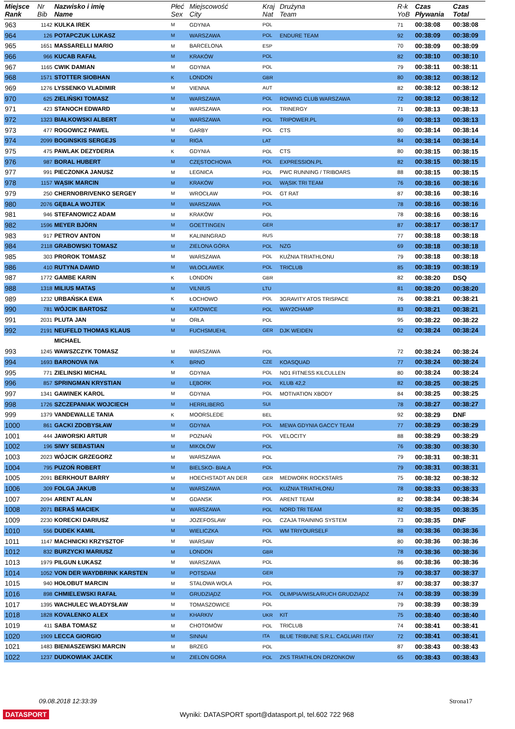| Miejsce Rank | Nr Bib | Nazwisko i imię Name | Płeć Sex | Miejscowość City | Kraj Nat | Drużyna Team | R-k YoB | Czas Pływania | Czas Total |
| --- | --- | --- | --- | --- | --- | --- | --- | --- | --- |
| 963 | 1142 | KULKA IREK | M | GDYNIA | POL | | 71 | 00:38:08 | 00:38:08 |
| 964 | 126 | POTAPCZUK LUKASZ | M | WARSZAWA | POL | ENDURE TEAM | 92 | 00:38:09 | 00:38:09 |
| 965 | 1651 | MASSARELLI MARIO | M | BARCELONA | ESP | | 70 | 00:38:09 | 00:38:09 |
| 966 | 966 | KUCAB RAFAŁ | M | KRAKÓW | POL | | 82 | 00:38:10 | 00:38:10 |
| 967 | 1165 | CWIK DAMIAN | M | GDYNIA | POL | | 79 | 00:38:11 | 00:38:11 |
| 968 | 1571 | STOTTER SIOBHAN | K | LONDON | GBR | | 80 | 00:38:12 | 00:38:12 |
| 969 | 1276 | LYSSENKO VLADIMIR | M | VIENNA | AUT | | 82 | 00:38:12 | 00:38:12 |
| 970 | 625 | ZIELIŃSKI TOMASZ | M | WARSZAWA | POL | ROWING CLUB WARSZAWA | 72 | 00:38:12 | 00:38:12 |
| 971 | 423 | STANOCH EDWARD | M | WARSZAWA | POL | TRINERGY | 71 | 00:38:13 | 00:38:13 |
| 972 | 1323 | BIAŁKOWSKI ALBERT | M | WARSZAWA | POL | TRIPOWER.PL | 69 | 00:38:13 | 00:38:13 |
| 973 | 477 | ROGOWICZ PAWEL | M | GARBY | POL | CTS | 80 | 00:38:14 | 00:38:14 |
| 974 | 2099 | BOGINSKIS SERGEJS | M | RIGA | LAT | | 84 | 00:38:14 | 00:38:14 |
| 975 | 475 | PAWLAK DEZYDERIA | K | GDYNIA | POL | CTS | 80 | 00:38:15 | 00:38:15 |
| 976 | 987 | BORAL HUBERT | M | CZĘSTOCHOWA | POL | EXPRESSION.PL | 82 | 00:38:15 | 00:38:15 |
| 977 | 991 | PIECZONKA JANUSZ | M | LEGNICA | POL | PWC RUNNING / TRIBOARS | 88 | 00:38:15 | 00:38:15 |
| 978 | 1157 | WĄSIK MARCIN | M | KRAKÓW | POL | WĄSIK TRI TEAM | 76 | 00:38:16 | 00:38:16 |
| 979 | 250 | CHERNOBRIVENKO SERGEY | M | WROCŁAW | POL | GT RAT | 87 | 00:38:16 | 00:38:16 |
| 980 | 2076 | GĘBALA WOJTEK | M | WARSZAWA | POL | | 78 | 00:38:16 | 00:38:16 |
| 981 | 946 | STEFANOWICZ ADAM | M | KRAKÓW | POL | | 78 | 00:38:16 | 00:38:16 |
| 982 | 1596 | MEYER BJÖRN | M | GOETTINGEN | GER | | 87 | 00:38:17 | 00:38:17 |
| 983 | 917 | PETROV ANTON | M | KALININGRAD | RUS | | 77 | 00:38:18 | 00:38:18 |
| 984 | 2118 | GRABOWSKI TOMASZ | M | ZIELONA GÓRA | POL | NZG | 69 | 00:38:18 | 00:38:18 |
| 985 | 303 | PROROK TOMASZ | M | WARSZAWA | POL | KUŹNIA TRIATHLONU | 79 | 00:38:18 | 00:38:18 |
| 986 | 410 | RUTYNA DAWID | M | WŁOCŁAWEK | POL | TRICLUB | 85 | 00:38:19 | 00:38:19 |
| 987 | 1772 | GAMBE KARIN | K | LONDON | GBR | | 82 | 00:38:20 | DSQ |
| 988 | 1318 | MILIUS MATAS | M | VILNIUS | LTU | | 81 | 00:38:20 | 00:38:20 |
| 989 | 1232 | URBAŃSKA EWA | K | ŁOCHOWO | POL | 3GRAVITY ATOS TRISPACE | 76 | 00:38:21 | 00:38:21 |
| 990 | 781 | WÓJCIK BARTOSZ | M | KATOWICE | POL | WAY2CHAMP | 83 | 00:38:21 | 00:38:21 |
| 991 | 2031 | PLUTA JAN | M | ORŁA | POL | | 95 | 00:38:22 | 00:38:22 |
| 992 | 2191 | NEUFELD THOMAS KLAUS | M | FUCHSMUEHL | GER | DJK WEIDEN | 62 | 00:38:24 | 00:38:24 |
| | | MICHAEL | | | | | | | |
| 993 | 1245 | WAWSZCZYK TOMASZ | M | WARSZAWA | POL | | 72 | 00:38:24 | 00:38:24 |
| 994 | 1693 | BARONOVA IVA | K | BRNO | CZE | KOASQUAD | 77 | 00:38:24 | 00:38:24 |
| 995 | 771 | ZIELINSKI MICHAL | M | GDYNIA | POL | NO1 FITNESS KILCULLEN | 80 | 00:38:24 | 00:38:24 |
| 996 | 857 | SPRINGMAN KRYSTIAN | M | LĘBORK | POL | KLUB 42,2 | 82 | 00:38:25 | 00:38:25 |
| 997 | 1341 | GAWINEK KAROL | M | GDYNIA | POL | MOTIVATION XBODY | 84 | 00:38:25 | 00:38:25 |
| 998 | 1726 | SZCZEPANIAK WOJCIECH | M | HERRLIBERG | SUI | | 78 | 00:38:27 | 00:38:27 |
| 999 | 1379 | VANDEWALLE TANIA | K | MOORSLEDE | BEL | | 92 | 00:38:29 | DNF |
| 1000 | 861 | GACKI ZDOBYSŁAW | M | GDYNIA | POL | MEWA GDYNIA GACCY TEAM | 77 | 00:38:29 | 00:38:29 |
| 1001 | 444 | JAWORSKI ARTUR | M | POZNAŃ | POL | VELOCITY | 88 | 00:38:29 | 00:38:29 |
| 1002 | 196 | SIWY SEBASTIAN | M | MIKOŁÓW | POL | | 76 | 00:38:30 | 00:38:30 |
| 1003 | 2023 | WÓJCIK GRZEGORZ | M | WARSZAWA | POL | | 79 | 00:38:31 | 00:38:31 |
| 1004 | 795 | PUZOŃ ROBERT | M | BIELSKO- BIAŁA | POL | | 79 | 00:38:31 | 00:38:31 |
| 1005 | 2091 | BERKHOUT BARRY | M | HOECHSTADT AN DER | GER | MEDWORK ROCKSTARS | 75 | 00:38:32 | 00:38:32 |
| 1006 | 309 | FOLGA JAKUB | M | WARSZAWA | POL | KUŹNIA TRIATHLONU | 78 | 00:38:33 | 00:38:33 |
| 1007 | 2094 | ARENT ALAN | M | GDANSK | POL | ARENT TEAM | 82 | 00:38:34 | 00:38:34 |
| 1008 | 2071 | BERAŚ MACIEK | M | WARSZAWA | POL | NORD TRI TEAM | 82 | 00:38:35 | 00:38:35 |
| 1009 | 2230 | KORECKI DARIUSZ | M | JOZEFOSLAW | POL | CZAJA TRAINING SYSTEM | 73 | 00:38:35 | DNF |
| 1010 | 556 | DUDEK KAMIL | M | WIELICZKA | POL | WM TRIYOURSELF | 88 | 00:38:36 | 00:38:36 |
| 1011 | 1147 | MACHNICKI KRZYSZTOF | M | WARSAW | POL | | 80 | 00:38:36 | 00:38:36 |
| 1012 | 832 | BURZYCKI MARIUSZ | M | LONDON | GBR | | 78 | 00:38:36 | 00:38:36 |
| 1013 | 1979 | PILGUN ŁUKASZ | M | WARSZAWA | POL | | 86 | 00:38:36 | 00:38:36 |
| 1014 | 1052 | VON DER WAYDBRINK KARSTEN | M | POTSDAM | GER | | 79 | 00:38:37 | 00:38:37 |
| 1015 | 940 | HOŁOBUT MARCIN | M | STALOWA WOLA | POL | | 87 | 00:38:37 | 00:38:37 |
| 1016 | 898 | CHMIELEWSKI RAFAŁ | M | GRUDZIĄDZ | POL | OLIMPIA/WISŁA/RUCH GRUDZIĄDZ | 74 | 00:38:39 | 00:38:39 |
| 1017 | 1395 | WACHULEC WŁADYSŁAW | M | TOMASZOWICE | POL | | 79 | 00:38:39 | 00:38:39 |
| 1018 | 1828 | KOVALENKO ALEX | M | KHARKIV | UKR | KIT | 75 | 00:38:40 | 00:38:40 |
| 1019 | 411 | SABA TOMASZ | M | CHOTOMÓW | POL | TRICLUB | 74 | 00:38:41 | 00:38:41 |
| 1020 | 1909 | LECCA GIORGIO | M | SINNAI | ITA | BLUE TRIBUNE S.R.L. CAGLIARI ITAY | 72 | 00:38:41 | 00:38:41 |
| 1021 | 1483 | BIENIASZEWSKI MARCIN | M | BRZEG | POL | | 87 | 00:38:43 | 00:38:43 |
| 1022 | 1237 | DUDKOWIAK JACEK | M | ZIELON GORA | POL | ZKS TRIATHLON DRZONKOW | 65 | 00:38:43 | 00:38:43 |
09.08.2018 12:33:39 Strona17
DATASPORT
Wyniki: DATASPORT sport@datasport.pl, tel.602 722 968